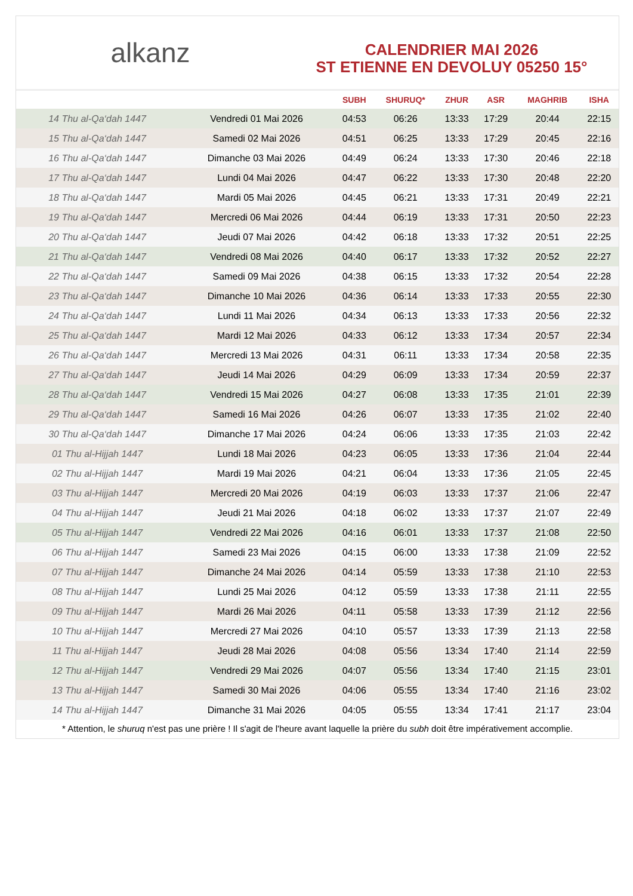alkanz
CALENDRIER MAI 2026
ST ETIENNE EN DEVOLUY 05250 15°
| | | SUBH | SHURUQ* | ZHUR | ASR | MAGHRIB | ISHA |
| --- | --- | --- | --- | --- | --- | --- | --- |
| 14 Thu al-Qa‘dah 1447 | Vendredi 01 Mai 2026 | 04:53 | 06:26 | 13:33 | 17:29 | 20:44 | 22:15 |
| 15 Thu al-Qa‘dah 1447 | Samedi 02 Mai 2026 | 04:51 | 06:25 | 13:33 | 17:29 | 20:45 | 22:16 |
| 16 Thu al-Qa‘dah 1447 | Dimanche 03 Mai 2026 | 04:49 | 06:24 | 13:33 | 17:30 | 20:46 | 22:18 |
| 17 Thu al-Qa‘dah 1447 | Lundi 04 Mai 2026 | 04:47 | 06:22 | 13:33 | 17:30 | 20:48 | 22:20 |
| 18 Thu al-Qa‘dah 1447 | Mardi 05 Mai 2026 | 04:45 | 06:21 | 13:33 | 17:31 | 20:49 | 22:21 |
| 19 Thu al-Qa‘dah 1447 | Mercredi 06 Mai 2026 | 04:44 | 06:19 | 13:33 | 17:31 | 20:50 | 22:23 |
| 20 Thu al-Qa‘dah 1447 | Jeudi 07 Mai 2026 | 04:42 | 06:18 | 13:33 | 17:32 | 20:51 | 22:25 |
| 21 Thu al-Qa‘dah 1447 | Vendredi 08 Mai 2026 | 04:40 | 06:17 | 13:33 | 17:32 | 20:52 | 22:27 |
| 22 Thu al-Qa‘dah 1447 | Samedi 09 Mai 2026 | 04:38 | 06:15 | 13:33 | 17:32 | 20:54 | 22:28 |
| 23 Thu al-Qa‘dah 1447 | Dimanche 10 Mai 2026 | 04:36 | 06:14 | 13:33 | 17:33 | 20:55 | 22:30 |
| 24 Thu al-Qa‘dah 1447 | Lundi 11 Mai 2026 | 04:34 | 06:13 | 13:33 | 17:33 | 20:56 | 22:32 |
| 25 Thu al-Qa‘dah 1447 | Mardi 12 Mai 2026 | 04:33 | 06:12 | 13:33 | 17:34 | 20:57 | 22:34 |
| 26 Thu al-Qa‘dah 1447 | Mercredi 13 Mai 2026 | 04:31 | 06:11 | 13:33 | 17:34 | 20:58 | 22:35 |
| 27 Thu al-Qa‘dah 1447 | Jeudi 14 Mai 2026 | 04:29 | 06:09 | 13:33 | 17:34 | 20:59 | 22:37 |
| 28 Thu al-Qa‘dah 1447 | Vendredi 15 Mai 2026 | 04:27 | 06:08 | 13:33 | 17:35 | 21:01 | 22:39 |
| 29 Thu al-Qa‘dah 1447 | Samedi 16 Mai 2026 | 04:26 | 06:07 | 13:33 | 17:35 | 21:02 | 22:40 |
| 30 Thu al-Qa‘dah 1447 | Dimanche 17 Mai 2026 | 04:24 | 06:06 | 13:33 | 17:35 | 21:03 | 22:42 |
| 01 Thu al-Hijjah 1447 | Lundi 18 Mai 2026 | 04:23 | 06:05 | 13:33 | 17:36 | 21:04 | 22:44 |
| 02 Thu al-Hijjah 1447 | Mardi 19 Mai 2026 | 04:21 | 06:04 | 13:33 | 17:36 | 21:05 | 22:45 |
| 03 Thu al-Hijjah 1447 | Mercredi 20 Mai 2026 | 04:19 | 06:03 | 13:33 | 17:37 | 21:06 | 22:47 |
| 04 Thu al-Hijjah 1447 | Jeudi 21 Mai 2026 | 04:18 | 06:02 | 13:33 | 17:37 | 21:07 | 22:49 |
| 05 Thu al-Hijjah 1447 | Vendredi 22 Mai 2026 | 04:16 | 06:01 | 13:33 | 17:37 | 21:08 | 22:50 |
| 06 Thu al-Hijjah 1447 | Samedi 23 Mai 2026 | 04:15 | 06:00 | 13:33 | 17:38 | 21:09 | 22:52 |
| 07 Thu al-Hijjah 1447 | Dimanche 24 Mai 2026 | 04:14 | 05:59 | 13:33 | 17:38 | 21:10 | 22:53 |
| 08 Thu al-Hijjah 1447 | Lundi 25 Mai 2026 | 04:12 | 05:59 | 13:33 | 17:38 | 21:11 | 22:55 |
| 09 Thu al-Hijjah 1447 | Mardi 26 Mai 2026 | 04:11 | 05:58 | 13:33 | 17:39 | 21:12 | 22:56 |
| 10 Thu al-Hijjah 1447 | Mercredi 27 Mai 2026 | 04:10 | 05:57 | 13:33 | 17:39 | 21:13 | 22:58 |
| 11 Thu al-Hijjah 1447 | Jeudi 28 Mai 2026 | 04:08 | 05:56 | 13:34 | 17:40 | 21:14 | 22:59 |
| 12 Thu al-Hijjah 1447 | Vendredi 29 Mai 2026 | 04:07 | 05:56 | 13:34 | 17:40 | 21:15 | 23:01 |
| 13 Thu al-Hijjah 1447 | Samedi 30 Mai 2026 | 04:06 | 05:55 | 13:34 | 17:40 | 21:16 | 23:02 |
| 14 Thu al-Hijjah 1447 | Dimanche 31 Mai 2026 | 04:05 | 05:55 | 13:34 | 17:41 | 21:17 | 23:04 |
* Attention, le shuruq n'est pas une prière ! Il s'agit de l'heure avant laquelle la prière du subh doit être impérativement accomplie.